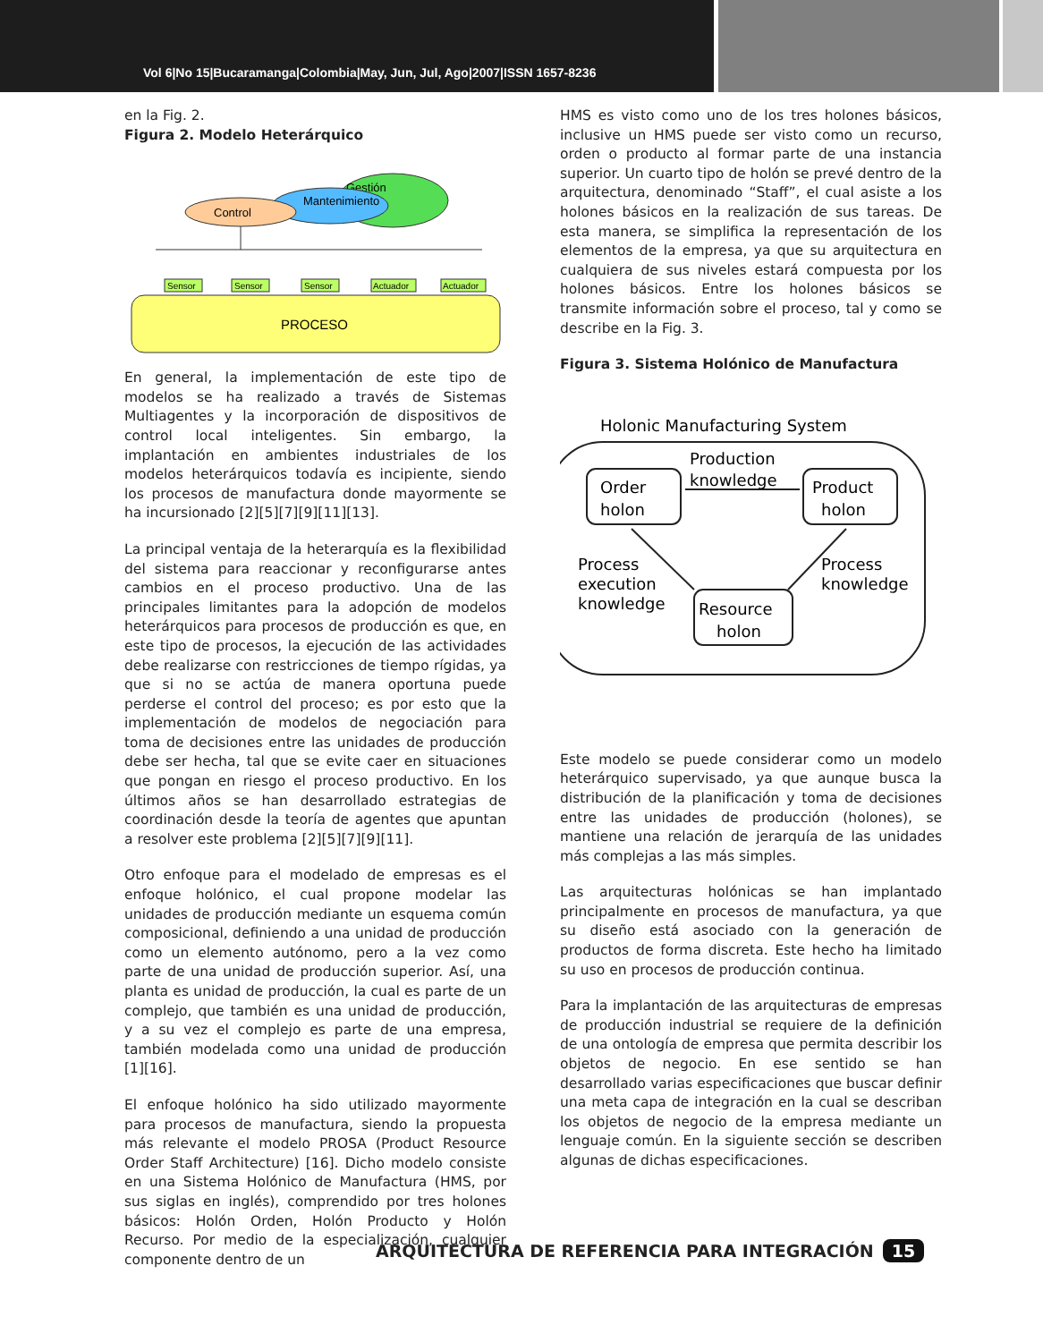Vol 6|No 15|Bucaramanga|Colombia|May, Jun, Jul, Ago|2007|ISSN 1657-8236
en la Fig. 2.
Figura 2. Modelo Heterárquico
Gestión
Mantenimiento
Control
Sensor
Sensor
Sensor
Actuador
Actuador
PROCESO
En general, la implementación de este tipo de modelos se ha realizado a través de Sistemas Multiagentes y la incorporación de dispositivos de control local inteligentes. Sin embargo, la implantación en ambientes industriales de los modelos heterárquicos todavía es incipiente, siendo los procesos de manufactura donde mayormente se ha incursionado [2][5][7][9][11][13].
La principal ventaja de la heterarquía es la flexibilidad del sistema para reaccionar y reconfigurarse antes cambios en el proceso productivo. Una de las principales limitantes para la adopción de modelos heterárquicos para procesos de producción es que, en este tipo de procesos, la ejecución de las actividades debe realizarse con restricciones de tiempo rígidas, ya que si no se actúa de manera oportuna puede perderse el control del proceso; es por esto que la implementación de modelos de negociación para toma de decisiones entre las unidades de producción debe ser hecha, tal que se evite caer en situaciones que pongan en riesgo el proceso productivo. En los últimos años se han desarrollado estrategias de coordinación desde la teoría de agentes que apuntan a resolver este problema [2][5][7][9][11].
Otro enfoque para el modelado de empresas es el enfoque holónico, el cual propone modelar las unidades de producción mediante un esquema común composicional, definiendo a una unidad de producción como un elemento autónomo, pero a la vez como parte de una unidad de producción superior. Así, una planta es unidad de producción, la cual es parte de un complejo, que también es una unidad de producción, y a su vez el complejo es parte de una empresa, también modelada como una unidad de producción [1][16].
El enfoque holónico ha sido utilizado mayormente para procesos de manufactura, siendo la propuesta más relevante el modelo PROSA (Product Resource Order Staff Architecture) [16]. Dicho modelo consiste en una Sistema Holónico de Manufactura (HMS, por sus siglas en inglés), comprendido por tres holones básicos: Holón Orden, Holón Producto y Holón Recurso. Por medio de la especialización, cualquier componente dentro de un
HMS es visto como uno de los tres holones básicos, inclusive un HMS puede ser visto como un recurso, orden o producto al formar parte de una instancia superior. Un cuarto tipo de holón se prevé dentro de la arquitectura, denominado “Staff”, el cual asiste a los holones básicos en la realización de sus tareas. De esta manera, se simplifica la representación de los elementos de la empresa, ya que su arquitectura en cualquiera de sus niveles estará compuesta por los holones básicos. Entre los holones básicos se transmite información sobre el proceso, tal y como se describe en la Fig. 3.
Figura 3. Sistema Holónico de Manufactura
Holonic Manufacturing System
Order
holon
Product
holon
Resource
holon
Production
knowledge
Process
execution
knowledge
Process
knowledge
Este modelo se puede considerar como un modelo heterárquico supervisado, ya que aunque busca la distribución de la planificación y toma de decisiones entre las unidades de producción (holones), se mantiene una relación de jerarquía de las unidades más complejas a las más simples.
Las arquitecturas holónicas se han implantado principalmente en procesos de manufactura, ya que su diseño está asociado con la generación de productos de forma discreta. Este hecho ha limitado su uso en procesos de producción continua.
Para la implantación de las arquitecturas de empresas de producción industrial se requiere de la definición de una ontología de empresa que permita describir los objetos de negocio. En ese sentido se han desarrollado varias especificaciones que buscar definir una meta capa de integración en la cual se describan los objetos de negocio de la empresa mediante un lenguaje común. En la siguiente sección se describen algunas de dichas especificaciones.
ARQUITECTURA DE REFERENCIA PARA INTEGRACIÓN 15